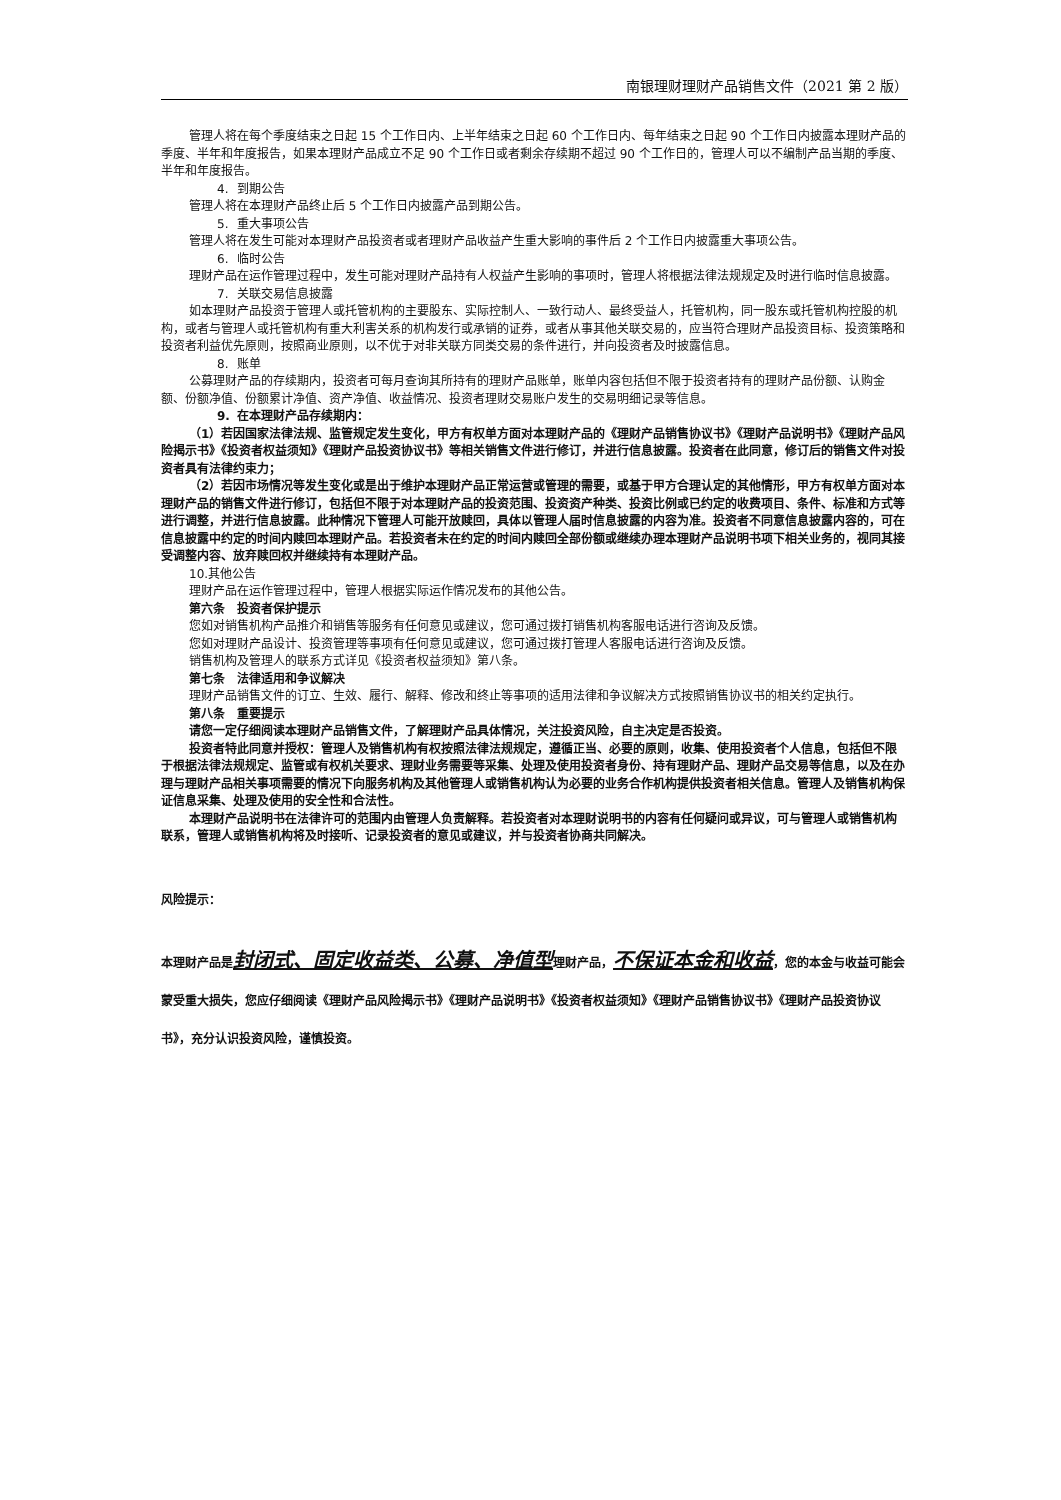南银理财理财产品销售文件（2021 第 2 版）
管理人将在每个季度结束之日起 15 个工作日内、上半年结束之日起 60 个工作日内、每年结束之日起 90 个工作日内披露本理财产品的季度、半年和年度报告，如果本理财产品成立不足 90 个工作日或者剩余存续期不超过 90 个工作日的，管理人可以不编制产品当期的季度、半年和年度报告。
4. 到期公告
管理人将在本理财产品终止后 5 个工作日内披露产品到期公告。
5. 重大事项公告
管理人将在发生可能对本理财产品投资者或者理财产品收益产生重大影响的事件后 2 个工作日内披露重大事项公告。
6. 临时公告
理财产品在运作管理过程中，发生可能对理财产品持有人权益产生影响的事项时，管理人将根据法律法规规定及时进行临时信息披露。
7. 关联交易信息披露
如本理财产品投资于管理人或托管机构的主要股东、实际控制人、一致行动人、最终受益人，托管机构，同一股东或托管机构控股的机构，或者与管理人或托管机构有重大利害关系的机构发行或承销的证券，或者从事其他关联交易的，应当符合理财产品投资目标、投资策略和投资者利益优先原则，按照商业原则，以不优于对非关联方同类交易的条件进行，并向投资者及时披露信息。
8. 账单
公募理财产品的存续期内，投资者可每月查询其所持有的理财产品账单，账单内容包括但不限于投资者持有的理财产品份额、认购金额、份额净值、份额累计净值、资产净值、收益情况、投资者理财交易账户发生的交易明细记录等信息。
9. 在本理财产品存续期内：
（1）若因国家法律法规、监管规定发生变化，甲方有权单方面对本理财产品的《理财产品销售协议书》《理财产品说明书》《理财产品风险揭示书》《投资者权益须知》《理财产品投资协议书》等相关销售文件进行修订，并进行信息披露。投资者在此同意，修订后的销售文件对投资者具有法律约束力；
（2）若因市场情况等发生变化或是出于维护本理财产品正常运营或管理的需要，或基于甲方合理认定的其他情形，甲方有权单方面对本理财产品的销售文件进行修订，包括但不限于对本理财产品的投资范围、投资资产种类、投资比例或已约定的收费项目、条件、标准和方式等进行调整，并进行信息披露。此种情况下管理人可能开放赎回，具体以管理人届时信息披露的内容为准。投资者不同意信息披露内容的，可在信息披露中约定的时间内赎回本理财产品。若投资者未在约定的时间内赎回全部份额或继续办理本理财产品说明书项下相关业务的，视同其接受调整内容、放弃赎回权并继续持有本理财产品。
10.其他公告
理财产品在运作管理过程中，管理人根据实际运作情况发布的其他公告。
第六条　投资者保护提示
您如对销售机构产品推介和销售等服务有任何意见或建议，您可通过拨打销售机构客服电话进行咨询及反馈。
您如对理财产品设计、投资管理等事项有任何意见或建议，您可通过拨打管理人客服电话进行咨询及反馈。
销售机构及管理人的联系方式详见《投资者权益须知》第八条。
第七条　法律适用和争议解决
理财产品销售文件的订立、生效、履行、解释、修改和终止等事项的适用法律和争议解决方式按照销售协议书的相关约定执行。
第八条　重要提示
请您一定仔细阅读本理财产品销售文件，了解理财产品具体情况，关注投资风险，自主决定是否投资。
投资者特此同意并授权：管理人及销售机构有权按照法律法规规定，遵循正当、必要的原则，收集、使用投资者个人信息，包括但不限于根据法律法规规定、监管或有权机关要求、理财业务需要等采集、处理及使用投资者身份、持有理财产品、理财产品交易等信息，以及在办理与理财产品相关事项需要的情况下向服务机构及其他管理人或销售机构认为必要的业务合作机构提供投资者相关信息。管理人及销售机构保证信息采集、处理及使用的安全性和合法性。
本理财产品说明书在法律许可的范围内由管理人负责解释。若投资者对本理财说明书的内容有任何疑问或异议，可与管理人或销售机构联系，管理人或销售机构将及时接听、记录投资者的意见或建议，并与投资者协商共同解决。
风险提示：
本理财产品是封闭式、固定收益类、公募、净值型理财产品，不保证本金和收益，您的本金与收益可能会蒙受重大损失，您应仔细阅读《理财产品风险揭示书》《理财产品说明书》《投资者权益须知》《理财产品销售协议书》《理财产品投资协议书》，充分认识投资风险，谨慎投资。